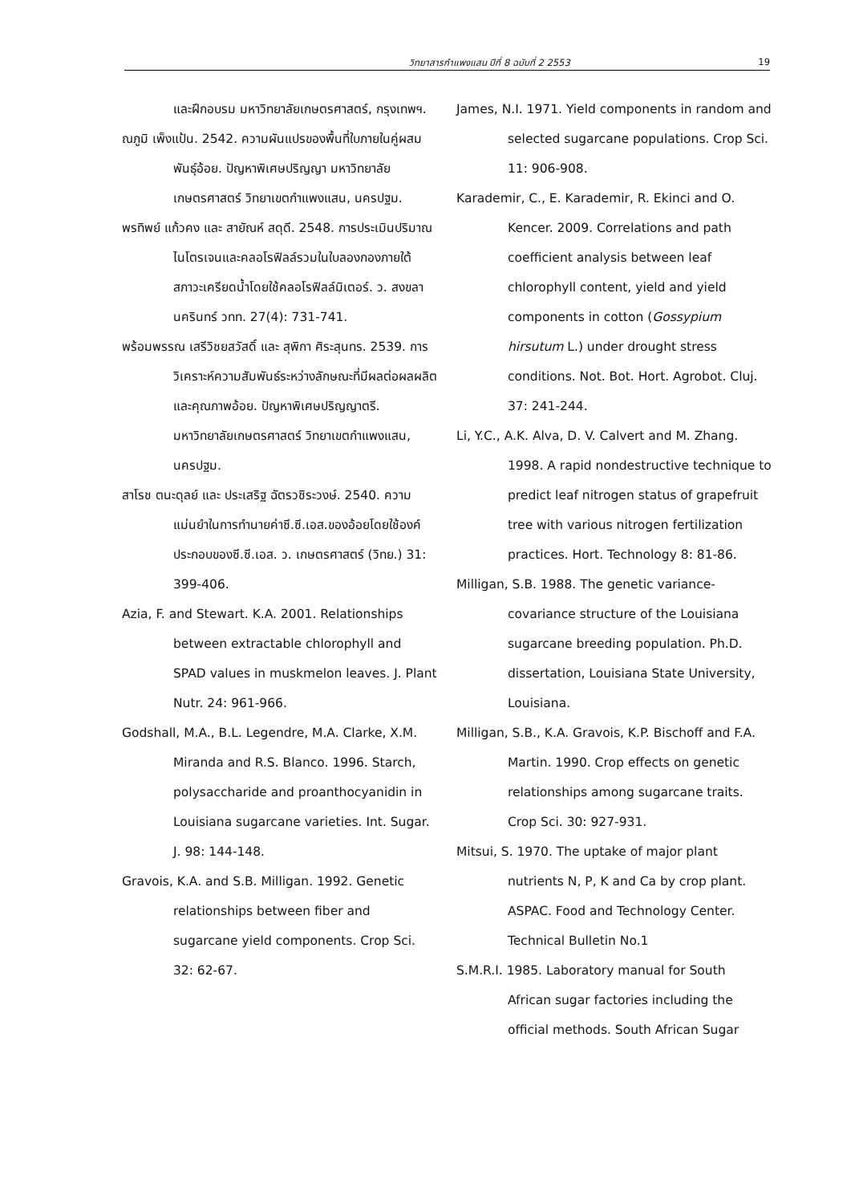วิทยาสารกำแพงแสน ปีที่ 8 ฉบับที่ 2 2553 19
และฝึกอบรม มหาวิทยาลัยเกษตรศาสตร์, กรุงเทพฯ.
ณภูมิ เพ็งแป้น. 2542. ความผันแปรของพื้นที่ใบภายในคู่ผสมพันธุ์อ้อย. ปัญหาพิเศษปริญญา มหาวิทยาลัยเกษตรศาสตร์ วิทยาเขตกำแพงแสน, นครปฐม.
พรทิพย์ แก้วคง และ สายัณห์ สดุดี. 2548. การประเมินปริมาณไนโตรเจนและคลอโรฟิลล์รวมในใบลองกองภายใต้สภาวะเครียดน้ำโดยใช้คลอโรฟิลล์มิเตอร์. ว. สงขลานครินทร์ วทท. 27(4): 731-741.
พร้อมพรรณ เสรีวิชยสวัสดิ์ และ สุพิกา ศิระสุนทร. 2539. การวิเคราะห์ความสัมพันธ์ระหว่างลักษณะที่มีผลต่อผลผลิตและคุณภาพอ้อย. ปัญหาพิเศษปริญญาตรี. มหาวิทยาลัยเกษตรศาสตร์ วิทยาเขตกำแพงแสน, นครปฐม.
สาโรช ตนะดุลย์ และ ประเสริฐ ฉัตรวชิระวงษ์. 2540. ความแม่นยำในการทำนายค่าซี.ซี.เอส.ของอ้อยโดยใช้องค์ประกอบของซี.ซี.เอส. ว. เกษตรศาสตร์ (วิทย.) 31: 399-406.
Azia, F. and Stewart. K.A. 2001. Relationships between extractable chlorophyll and SPAD values in muskmelon leaves. J. Plant Nutr. 24: 961-966.
Godshall, M.A., B.L. Legendre, M.A. Clarke, X.M. Miranda and R.S. Blanco. 1996. Starch, polysaccharide and proanthocyanidin in Louisiana sugarcane varieties. Int. Sugar. J. 98: 144-148.
Gravois, K.A. and S.B. Milligan. 1992. Genetic relationships between fiber and sugarcane yield components. Crop Sci. 32: 62-67.
James, N.I. 1971. Yield components in random and selected sugarcane populations. Crop Sci. 11: 906-908.
Karademir, C., E. Karademir, R. Ekinci and O. Kencer. 2009. Correlations and path coefficient analysis between leaf chlorophyll content, yield and yield components in cotton (Gossypium hirsutum L.) under drought stress conditions. Not. Bot. Hort. Agrobot. Cluj. 37: 241-244.
Li, Y.C., A.K. Alva, D. V. Calvert and M. Zhang. 1998. A rapid nondestructive technique to predict leaf nitrogen status of grapefruit tree with various nitrogen fertilization practices. Hort. Technology 8: 81-86.
Milligan, S.B. 1988. The genetic variance-covariance structure of the Louisiana sugarcane breeding population. Ph.D. dissertation, Louisiana State University, Louisiana.
Milligan, S.B., K.A. Gravois, K.P. Bischoff and F.A. Martin. 1990. Crop effects on genetic relationships among sugarcane traits. Crop Sci. 30: 927-931.
Mitsui, S. 1970. The uptake of major plant nutrients N, P, K and Ca by crop plant. ASPAC. Food and Technology Center. Technical Bulletin No.1
S.M.R.I. 1985. Laboratory manual for South African sugar factories including the official methods. South African Sugar